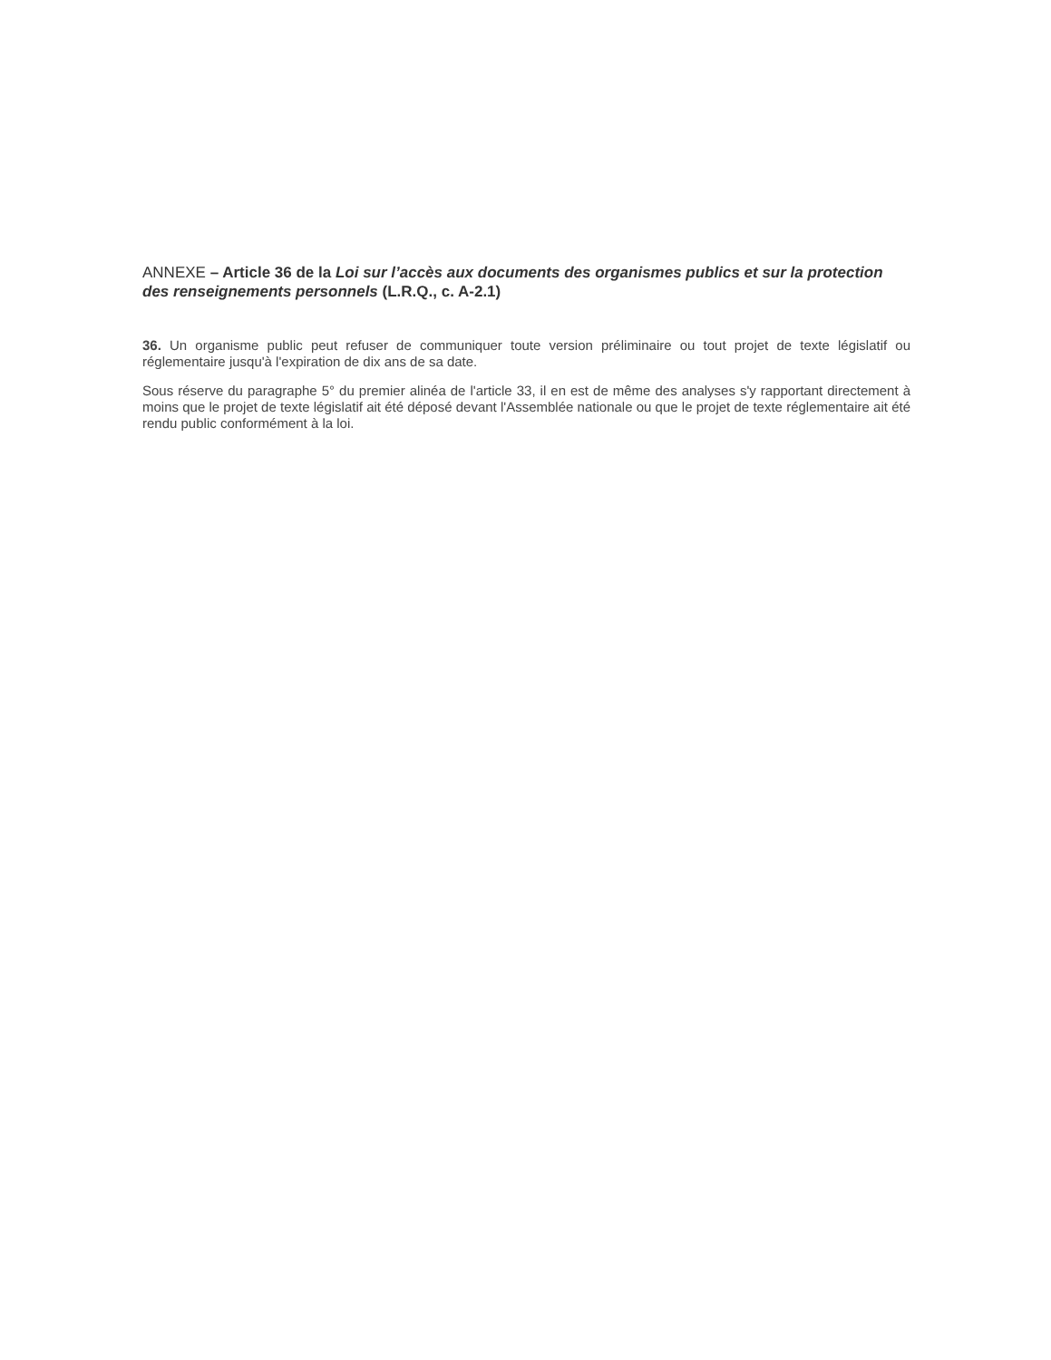ANNEXE – Article 36 de la Loi sur l’accès aux documents des organismes publics et sur la protection des renseignements personnels (L.R.Q., c. A-2.1)
36. Un organisme public peut refuser de communiquer toute version préliminaire ou tout projet de texte législatif ou réglementaire jusqu'à l'expiration de dix ans de sa date.
Sous réserve du paragraphe 5° du premier alinéa de l'article 33, il en est de même des analyses s'y rapportant directement à moins que le projet de texte législatif ait été déposé devant l'Assemblée nationale ou que le projet de texte réglementaire ait été rendu public conformément à la loi.